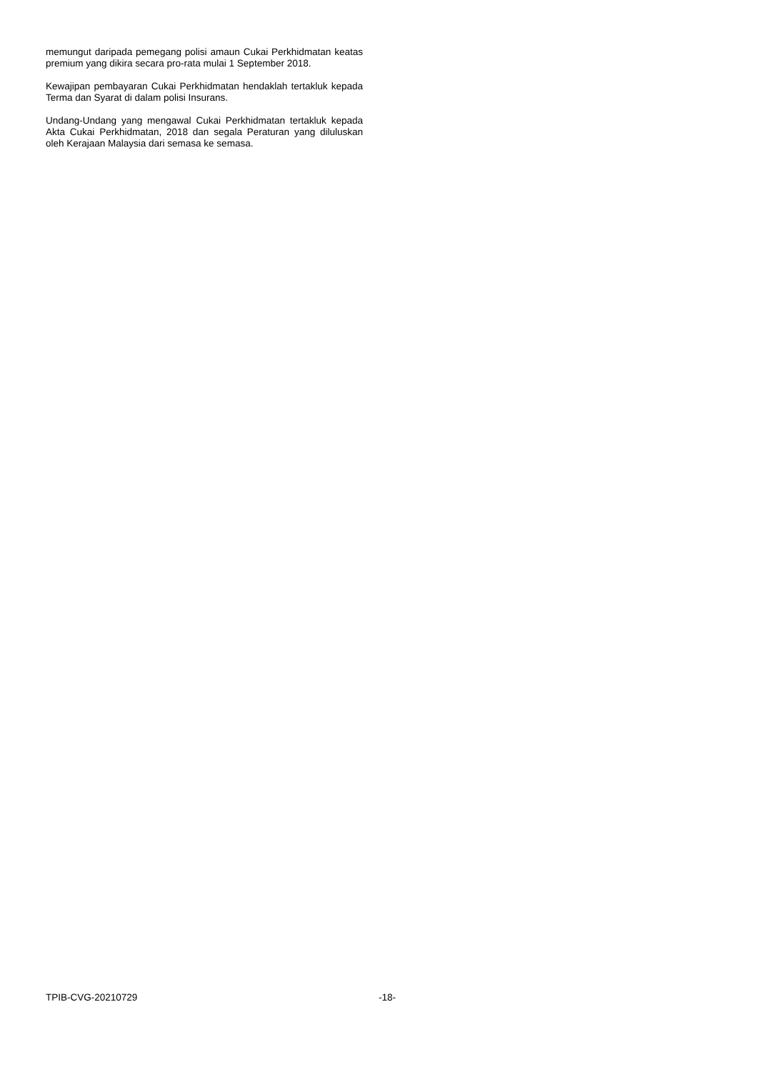memungut daripada pemegang polisi amaun Cukai Perkhidmatan keatas premium yang dikira secara pro-rata mulai 1 September 2018.
Kewajipan pembayaran Cukai Perkhidmatan hendaklah tertakluk kepada Terma dan Syarat di dalam polisi Insurans.
Undang-Undang yang mengawal Cukai Perkhidmatan tertakluk kepada Akta Cukai Perkhidmatan, 2018 dan segala Peraturan yang diluluskan oleh Kerajaan Malaysia dari semasa ke semasa.
TPIB-CVG-20210729 -18-